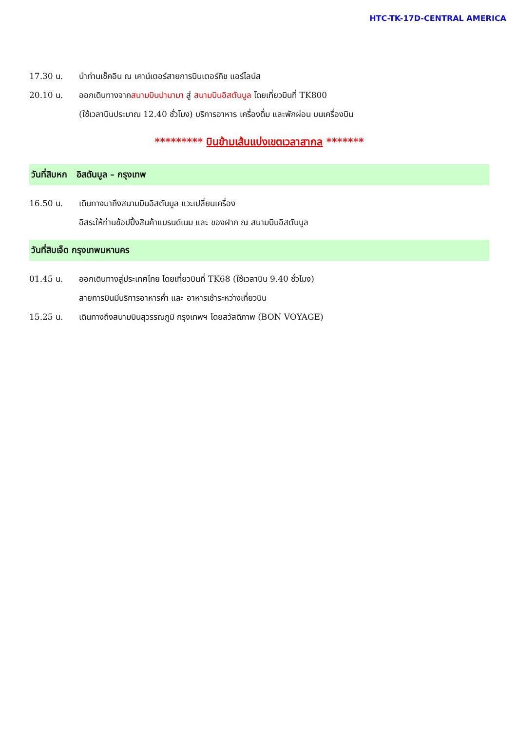HTC-TK-17D-CENTRAL AMERICA
17.30 น. นำท่านเช็คอิน ณ เคาน์เตอร์สายการบินเตอร์กิช แอร์ไลน์ส
20.10 น. ออกเดินทางจากสนามบินปานามา สู่ สนามบินอิสตันบูล โดยเที่ยวบินที่ TK800
(ใช้เวลาบินประมาณ 12.40 ชั่วโมง) บริการอาหาร เครื่องดื่ม และพักผ่อน บนเครื่องบิน
********* บินข้ามเส้นแบ่งเขตเวลาสากล *******
วันที่สิบหก อิสตันบูล – กรุงเทพ
16.50 น. เดินทางมาถึงสนามบินอิสตันบูล แวะเปลี่ยนเครื่อง
อิสระให้ท่านช้อปปิ้งสินค้าแบรนด์เนม และ ของฝาก ณ สนามบินอิสตันบูล
วันที่สิบเจ็ด กรุงเทพมหานคร
01.45 น. ออกเดินทางสู่ประเทศไทย โดยเที่ยวบินที่ TK68 (ใช้เวลาบิน 9.40 ชั่วโมง)
สายการบินมีบริการอาหารค่ำ และ อาหารเช้าระหว่างเที่ยวบิน
15.25 น. เดินทางถึงสนามบินสุวรรณภูมิ กรุงเทพฯ โดยสวัสดิภาพ (BON VOYAGE)